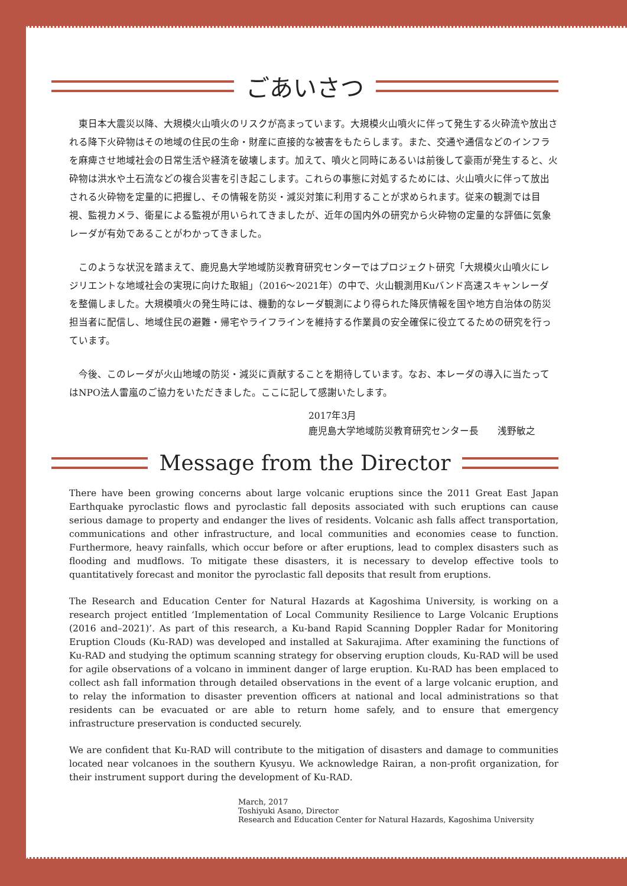ごあいさつ
東日本大震災以降、大規模火山噴火のリスクが高まっています。大規模火山噴火に伴って発生する火砕流や放出される降下火砕物はその地域の住民の生命・財産に直接的な被害をもたらします。また、交通や通信などのインフラを麻痺させ地域社会の日常生活や経済を破壊します。加えて、噴火と同時にあるいは前後して豪雨が発生すると、火砕物は洪水や土石流などの複合災害を引き起こします。これらの事態に対処するためには、火山噴火に伴って放出される火砕物を定量的に把握し、その情報を防災・減災対策に利用することが求められます。従来の観測では目視、監視カメラ、衛星による監視が用いられてきましたが、近年の国内外の研究から火砕物の定量的な評価に気象レーダが有効であることがわかってきました。
このような状況を踏まえて、鹿児島大学地域防災教育研究センターではプロジェクト研究「大規模火山噴火にレジリエントな地域社会の実現に向けた取組」（2016〜2021年）の中で、火山観測用Kuバンド高速スキャンレーダを整備しました。大規模噴火の発生時には、機動的なレーダ観測により得られた降灰情報を国や地方自治体の防災担当者に配信し、地域住民の避難・帰宅やライフラインを維持する作業員の安全確保に役立てるための研究を行っています。
今後、このレーダが火山地域の防災・減災に貢献することを期待しています。なお、本レーダの導入に当たってはNPO法人雷嵐のご協力をいただきました。ここに記して感謝いたします。
2017年3月
鹿児島大学地域防災教育研究センター長　　浅野敏之
Message from the Director
There have been growing concerns about large volcanic eruptions since the 2011 Great East Japan Earthquake pyroclastic flows and pyroclastic fall deposits associated with such eruptions can cause serious damage to property and endanger the lives of residents. Volcanic ash falls affect transportation, communications and other infrastructure, and local communities and economies cease to function. Furthermore, heavy rainfalls, which occur before or after eruptions, lead to complex disasters such as flooding and mudflows. To mitigate these disasters, it is necessary to develop effective tools to quantitatively forecast and monitor the pyroclastic fall deposits that result from eruptions.
The Research and Education Center for Natural Hazards at Kagoshima University, is working on a research project entitled ‘Implementation of Local Community Resilience to Large Volcanic Eruptions (2016 and–2021)’. As part of this research, a Ku-band Rapid Scanning Doppler Radar for Monitoring Eruption Clouds (Ku-RAD) was developed and installed at Sakurajima. After examining the functions of Ku-RAD and studying the optimum scanning strategy for observing eruption clouds, Ku-RAD will be used for agile observations of a volcano in imminent danger of large eruption. Ku-RAD has been emplaced to collect ash fall information through detailed observations in the event of a large volcanic eruption, and to relay the information to disaster prevention officers at national and local administrations so that residents can be evacuated or are able to return home safely, and to ensure that emergency infrastructure preservation is conducted securely.
We are confident that Ku-RAD will contribute to the mitigation of disasters and damage to communities located near volcanoes in the southern Kyusyu. We acknowledge Rairan, a non-profit organization, for their instrument support during the development of Ku-RAD.
March, 2017
Toshiyuki Asano, Director
Research and Education Center for Natural Hazards, Kagoshima University